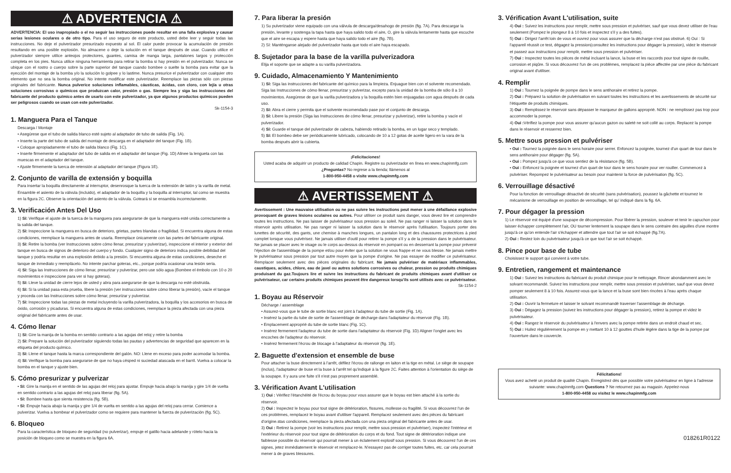⚠ ADVERTENCIA ⚠
ADVERTENCIA: El uso inapropiado o el no seguir las instrucciones puede resultar en una falla explosiva y causar serias lesiones oculares o de otro tipo. Para el uso seguro de este producto, usted debe leer y seguir todas las instrucciones. No deje el pulverizador presurizado expuesto al sol. El calor puede provocar la acumulación de presión resultando en una posible explosión. No almacene o deje la solución en el tanque después de usar. Cuando utilice el pulverizador siempre utilice anteojos protectores, guantes, camisa de manga larga, pantalones largos y protección completa en los pies. Nunca utilice ninguna herramienta para retirar la bomba si hay presión en el pulverizador. Nunca se ubique con el rostro o cuerpo sobre la parte superior del tanque cuando bombee o suelte la bomba para evitar que la eyección del montaje de la bomba y/o la solución lo golpee y lo lastime. Nunca presurice el pulverizador con cualquier otro elemento que no sea la bomba original. No intente modificar este pulverizador. Reemplace las piezas sólo con piezas originales del fabricante. Nunca pulverice soluciones inflamables, cáusticas, ácidas, con cloro, con lejía u otras soluciones corrosivas o químicos que produzcan calor, presión o gas. Siempre lea y siga las instrucciones del fabricante del producto químico antes de usarlo con este pulverizador, ya que algunos productos químicos pueden ser peligrosos cuando se usan con este pulverizador.
Sk-1154-3
1. Manguera Para el Tanque
Descarga / Montaje
• Asegúrese que el tubo de salida blanco esté sujeto al adaptador de tubo de salida (Fig. 1A).
• Inserte la parte del tubo de salida del montaje de descarga en el adaptador del tanque (Fig. 1B).
• Coloque apropiadamente el tubo de salida blanco (Fig. 1C).
• Inserte firmemente el adaptador del tubo de salida en el adaptador del tanque (Fig. 1D) Alinee la lengueta con las muescas en el adaptador del tanque.
• Ajuste firmemente la tuerca de retensión al adaptador del tanque (Figura 1E).
2. Conjunto de varilla de extensión y boquilla
Para insertar la boquilla directamente al interruptor, desenrosque la tuerca de la extensión de latón y la varilla de metal. Ensamble el asiento de la válvula (incluido), el adaptador de la boquilla y la boquilla al interruptor, tal como se muestra en la figura 2C. Observe la orientación del asiento de la válvula. Goteará si se ensambla incorrectamente.
3. Verificación Antes Del Uso
1) Sí: Verifique el ajuste de la tuerca de la manguera para asegurarse de que la manguera esté unida correctamente a la salida del tanque.
2) Sí: Inspeccione la manguera en busca de deterioro, grietas, partes blandas o fragilidad. Si encuentra alguna de estas condiciones, reemplace la manguera antes de usarla. Reemplace únicamente con las partes del fabricante original.
3) Sí: Retire la bomba (ver Instrucciones sobre cómo llenar, presurizar y pulverizar), inspeccione el interior y exterior del tanque en busca de signos de deterioro del cuerpo y fondo. Cualquier signo de deterioro indica posible debilidad del tanque y podría resultar en una explosión debido a la presión. Si encuentra alguna de estas condiciones, deseche el tanque de inmediato y reemplácelo. No intente parchar goteras, etc., porque podría ocasionar una lesión seria.
4) Sí: Siga las Instrucciones de cómo llenar, presurizar y pulverizar, pero use sólo agua (Bombee el émbolo con 10 o 20 movimientos e inspeccione para ver si hay goteras).
5) Sí: Lleve la unidad de cierre lejos de usted y abra para asegurarse de que la descarga no esté obstruida.
6) Sí: Si la unidad pasa esta prueba, libere la presión (ver instrucciones sobre cómo liberar la presión), vacíe el tanque y proceda con las Instrucciones sobre cómo llenar, presurizar y pulverizar.
7) Sí: Inspeccione todas las piezas de metal incluyendo la varilla pulverizadora, la boquilla y los accesorios en busca de óxido, corrosión y picaduras. Si encuentra alguna de estas condiciones, reemplace la pieza afectada con una pieza original del fabricante antes de usar.
4. Cómo llenar
1) Sí: Gire la manija de la bomba en sentido contrario a las agujas del reloj y retire la bomba
2) Sí: Prepare la solución del pulverizador siguiendo todas las pautas y advertencias de seguridad que aparecen en la etiqueta del producto químico.
3) Sí: Llene el tanque hasta la marca correspondiente del galón. NO: Llene en exceso para poder acomodar la bomba.
4) Sí: Verifique la bomba para asegurarse de que no haya césped ni suciedad atascada en el barril. Vuelva a colocar la bomba en el tanque y ajuste bien.
5. Cómo presurizar y pulverizar
• Sí: Gire la manija en el sentido de las agujas del reloj para ajustar. Empuje hacia abajo la manija y gire 1/4 de vuelta en sentido contrario a las agujas del reloj para liberar (fig. 5A).
• Sí: Bombee hasta que sienta resistencia (fig. 5B).
• Sí: Empuje hacia abajo la manija y gire 1/4 de vuelta en sentido a las agujas del reloj para cerrar. Comience a pulverizar. Vuelva a bombear el pulverizador como se requiere para mantener la fuerza de pulverización (fig. 5C).
6. Bloqueo
Para la característica de bloqueo de seguridad (no pulverizar), empuje el gatillo hacia adelande y rótelo hacia la posición de bloqueo como se muestra en la figura 6A.
7. Para liberar la presión
1) Su pulverizador viene equipado con una válvula de descarga/desahogo de presión (fig. 7A). Para descargar la presión, levante y sostenga la tapa hasta que haya salido todo el aire, O, gire la válvula lentamente hasta que escuche que el aire se escapa y espere hasta que haya salido todo el aire (fig. 7B).
2) Sí: Manténganse alejado del pulverizador hasta que todo el aire haya escapado.
8. Sujetador para la base de la varilla pulverizadora
Elija el soporte que se adapte a su varilla pulverizadora.
9. Cuidado, Almacenamiento Y Mantenimiento
1) Sí: Siga las instrucciones del fabricante del químico para la limpieza. Enjuague bien con el solvente recomendado. Siga las Instrucciones de cómo llenar, presurizar y pulverizar, excepto para la unidad de la bomba de sólo 8 a 10 movimientos. Asegúrese de que la varilla pulverizadora y la boquilla estén bien enjuagadas con agua después de cada uso.
2) Sí: Abra el cierre y permita que el solvente recomendado pase por el conjunto de descarga.
3) Sí: Libere la presión (Siga las Instrucciones de cómo llenar, presurizar y pulverizar), retire la bomba y vacíe el pulverizador.
4) Sí: Guarde el tanque del pulverizador de cabeza, habiendo retirado la bomba, en un lugar seco y templado.
5) Sí: El bombeo debe ser periódicamente lubricado, colocando de 10 a 12 gotas de aceite ligero en la vara de la bomba después abrir la cubierta.
¡Felicitaciones!
Usted acaba de adquirir un producto de calidad Chapin. Registre su pulverizador en línea en www.chapinmfg.com ¿Preguntas? No regrese a la tienda; llámenos al
1-800-950-4458 o visite www.chapinmfg.com
⚠ AVERTISSEMENT ⚠
Avertissement : Une mauvaise utilisation ou ne pas suivre les instructions peut mener à une défaillance explosive provoquant de graves lésions oculaires ou autres. Pour utiliser ce produit sans danger, vous devez lire et comprendre toutes les instructions. Ne pas laisser de pulvérisateur sous pression au soleil. Ne pas ranger ni laisser la solution dans le réservoir après utilisation. Ne pas ranger ni laisser la solution dans le réservoir après l'utilisation. Toujours porter des lunettes de sécurité, des gants, une chemise à manches longues, un pantalon long et des chaussures protectrices à pied complet lorsque vous pulvérisez. Ne jamais utiliser d'outil pour retirer la pompe s'il y a de la pression dans le pulvérisateur. Ne jamais se placer avec le visage ou le corps au-dessus du réservoir en pompant ou en desserrant la pompe pour prévenir l'éjection de l'assemblage de la pompe et/ou pour éviter que la solution ne vous frappe et ne vous blesse. Ne jamais mettre le pulvérisateur sous pression par tout autre moyen que la pompe d'origine. Ne pas essayer de modifier ce pulvérisateur. Remplacer seulement avec des pièces originales du fabricant. Ne jamais pulvériser de matériaux inflammables, caustiques, acides, chlore, eau de javel ou autres solutions corrosives ou chaleur, pression ou produits chimiques produisant du gaz.Toujours lire et suivre les instructions du fabricant de produits chimiques avant d'utiliser ce pulvérisateur, car certains produits chimiques peuvent être dangereux lorsqu'ils sont utilisés avec ce pulvérisateur.
Sk-1154-2
1. Boyau au Réservoir
Décharge / assemblage
• Assurez-vous que le tube de sortie blanc est joint à l'adapteur du tube de sortie (Fig. 1A).
• Insérez la partie du tube de sortie de l'assemblage de décharge dans l'adaptateur du réservoir (Fig. 1B).
• Emplacement approprié du tube de sortie blanc (Fig. 1C).
• Insérez fermement l'adapteur du tube de sortie dans l'adaptateur du réservoir (Fig. 1D) Aligner l'onglet avec les encoches de l'adapteur du réservoir.
• Insérez fermement l'écrou de blocage à l'adaptateur du réservoir (fig. 1E).
2. Baguette d'extension et ensemble de buse
Pour attacher la buse directement à l'arrêt, défilez l'écrou de rallonge en laiton et la tige en métal. Le siège de soupape (inclus), l'adaptateur de buse et la buse à l'arrêt tel qu'indiqué à la figure 2C. Faites attention à l'orientation du siège de la soupape. Il y aura une fuite s'il n'est pas proprement assemblé.
3. Vérification Avant L'utilisation
1) Oui : Vérifiez l'étanchéité de l'écrou du boyau pour vous assurer que le boyau est bien attaché à la sortie du réservoir.
2) Oui : Inspectez le boyau pour tout signe de détérioration, fissures, mollesse ou fragilité. Si vous découvrez l'un de ces problèmes, remplacez le boyau avant d'utiliser l'appareil. Remplacez seulement avec des pièces du fabricant d'origine.stas condiciones, reemplace la pieza afectada con una pieza original del fabricante antes de usar.
3) Oui : Retirez la pompe (voir les instructions pour remplir, mettre sous pression et pulvériser), inspectez l'intérieur et l'extérieur du réservoir pour tout signe de détérioration du corps et du fond. Tout signe de détérioration indique une faiblesse possible du réservoir qui pourrait mener à un éclatement explosif sous pression. Si vous découvrez l'un de ces signes, jetez immédiatement le réservoir et remplacez-le. N'essayez pas de corriger toutes fuites, etc. car cela pourrait mener à de graves blessures.
3. Vérification Avant L'utilisation, suite
4) Oui : Suivez les instructions pour remplir, mettre sous pression et pulvériser, sauf que vous devez utiliser de l'eau seulement (Pompez le plongeur 8 à 10 fois et inspectez s'il y a des fuites).
5) Oui : Dirigez l'arrêt loin de vous et ouvrez pour vous assurer que la décharge n'est pas obstrué. 6) Oui : Si l'appareil réussit ce test, dégagez la pression(consultez les instructions pour dégager la pression), videz le réservoir et passez aux instructions pour remplir, mettre sous pression et pulvériser.
7) Oui : Inspectez toutes les pièces de métal incluant la lance, la buse et les raccords pour tout signe de rouille, corrosion et piqûre. Si vous découvrez l'un de ces problèmes, remplacez la pièce affectée par une pièce du fabricant original avant d'utiliser.
4. Remplir
1) Oui : Tournez la poignée de pompe dans le sens antihoraire et retirez la pompe.
2) Oui : Préparez la solution de pulvérisation en suivant toutes les instructions et les avertissements de sécurité sur l'étiquette de produits chimiques.
3) Oui : Remplissez le réservoir sans dépasser le marqueur de gallons approprié. NON : ne remplissez pas trop pour accommoder la pompe.
4) Oui : Vérifiez la pompe pour vous assurer qu'aucun gazon ou saleté ne soit collé au corps. Replacez la pompe dans le réservoir et resserrez bien.
5. Mettre sous pression et pulvériser
• Oui : Tournez la poignée dans le sens horaire pour serrer. Enfoncez la poignée, tournez d'un quart de tour dans le sens antihoraire pour dégager (fig. 5A).
• Oui : Pompez jusqu'à ce que vous sentiez de la résistance (fig. 5B).
• Oui : Enfoncez la poignée et tournez d'un quart de tour dans le sens horaire pour ver rouiller. Commencez à pulvériser. Repompez le pulvérisateur au besoin pour maintenir la force de pulvérisation (fig. 5C).
6. Verrouillage désactivé
Pour la fonction de verrouillage désactivé de sécurité (sans pulvérisation), poussez la gâchette et tournez le mécanisme de verrouillage en position de verrouillage, tel qu' indiqué dans la fig. 6A.
7. Pour dégager la pression
1) Le réservoir est équipé d'une soupape de décompression. Pour libérer la pression, soulever et tenir le capuchon pour laisser échapper complètement l'air, OU tourner lentement la soupape dans le sens contraire des aiguilles d'une montre jusqu'à ce qu'on entende l'air s'échapper et attendre que tout l'air se soit échappé (fig.7A).
2) Oui : Restez loin du pulvérisateur jusqu'à ce que tout l'air se soit échappé.
8. Pince pour base de tube
Choisissez le support qui convient à votre tube.
9. Entretien, rangement et maintenance
1) Oui : Suivez les instructions du fabricant du produit chimique pour le nettoyage. Rincer abondamment avec le solvant recommandé. Suivez les instructions pour remplir, mettre sous pression et pulvériser, sauf que vous devez pomper seulement 8 à 10 fois. Assurez-vous que la lance et la buse sont bien rincées à l'eau après chaque utilisation.
2) Oui : Ouvrir la fermeture et laisser le solvant recommandé traverser l'assemblage de décharge.
3) Oui : Dégagez la pression (suivez les instructions pour dégager la pression), retirez la pompe et videz le pulvérisateur.
4) Oui : Rangez le réservoir du pulvérisateur à l'envers avec la pompe retirée dans un endroit chaud et sec.
5) Oui : Huilez régulièrement la pompe en y mettant 10 à 12 gouttes d'huile légère dans la tige de la pompe par l'ouverture dans le couvercle.
Félicitations!
Vous avez acheté un produit de qualité Chapin. Enregistrez dès que possible votre pulvérisateur en ligne à l'adresse suivante: www.chapinmfg.com Questions ? Ne retournez pas au magasin. Appelez-nous
1-800-950-4458 ou visitez le www.chapinmfg.com
018261R0122